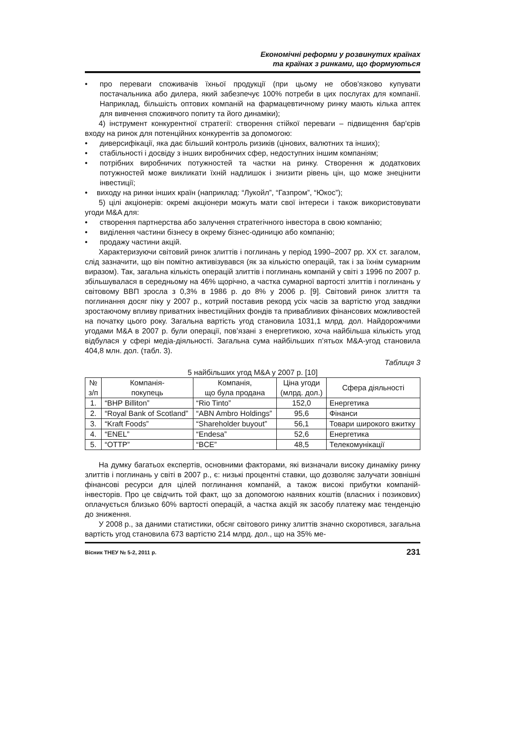Економічні реформи у розвинутих країнах
та країнах з ринками, що формуються
• про переваги споживачів їхньої продукції (при цьому не обов'язково купувати постачальника або дилера, який забезпечує 100% потреби в цих послугах для компанії. Наприклад, більшість оптових компаній на фармацевтичному ринку мають кілька аптек для вивчення споживчого попиту та його динаміки);
4) інструмент конкурентної стратегії: створення стійкої переваги – підвищення бар'єрів входу на ринок для потенційних конкурентів за допомогою:
• диверсифікації, яка дає більший контроль ризиків (цінових, валютних та інших);
• стабільності і досвіду з інших виробничих сфер, недоступних іншим компаніям;
• потрібних виробничих потужностей та частки на ринку. Створення ж додаткових потужностей може викликати їхній надлишок і знизити рівень цін, що може знецінити інвестиції;
• виходу на ринки інших країн (наприклад: “Лукойл”, “Газпром”, “Юкос”);
5) цілі акціонерів: окремі акціонери можуть мати свої інтереси і також використовувати угоди M&A для:
• створення партнерства або залучення стратегічного інвестора в свою компанію;
• виділення частини бізнесу в окрему бізнес-одиницю або компанію;
• продажу частини акцій.
Характеризуючи світовий ринок злиттів і поглинань у період 1990–2007 рр. XX ст. загалом, слід зазначити, що він помітно активізувався (як за кількістю операцій, так і за їхнім сумарним виразом). Так, загальна кількість операцій злиттів і поглинань компаній у світі з 1996 по 2007 р. збільшувалася в середньому на 46% щорічно, а частка сумарної вартості злиттів і поглинань у світовому ВВП зросла з 0,3% в 1986 р. до 8% у 2006 р. [9]. Світовий ринок злиття та поглинання досяг піку у 2007 р., котрий поставив рекорд усіх часів за вартістю угод завдяки зростаючому впливу приватних інвестиційних фондів та привабливих фінансових можливостей на початку цього року. Загальна вартість угод становила 1031,1 млрд. дол. Найдорожчими угодами M&A в 2007 р. були операції, пов’язані з енергетикою, хоча найбільша кількість угод відбулася у сфері медіа-діяльності. Загальна сума найбільших п’ятьох M&A-угод становила 404,8 млн. дол. (табл. 3).
Таблиця 3
5 найбільших угод M&A у 2007 р. [10]
| № з/п | Компанія- покупець | Компанія, що була продана | Ціна угоди (млрд. дол.) | Сфера діяльності |
| --- | --- | --- | --- | --- |
| 1. | “BHP Billiton” | “Rio Tinto” | 152,0 | Енергетика |
| 2. | “Royal Bank of Scotland” | “ABN Ambro Holdings” | 95,6 | Фінанси |
| 3. | “Kraft Foods” | “Shareholder buyout” | 56,1 | Товари широкого вжитку |
| 4. | “ENEL” | “Endesa” | 52,6 | Енергетика |
| 5. | “OTTP” | “BCE” | 48,5 | Телекомунікації |
На думку багатьох експертів, основними факторами, які визначали високу динаміку ринку злиттів і поглинань у світі в 2007 р., є: низькі процентні ставки, що дозволяє залучати зовнішні фінансові ресурси для цілей поглинання компаній, а також високі прибутки компаній-інвесторів. Про це свідчить той факт, що за допомогою наявних коштів (власних і позикових) оплачується близько 60% вартості операцій, а частка акцій як засобу платежу має тенденцію до зниження.
У 2008 р., за даними статистики, обсяг світового ринку злиттів значно скоротився, загальна вартість угод становила 673 вартістю 214 млрд. дол., що на 35% ме-
Вісник ТНЕУ № 5-2, 2011 р. 231